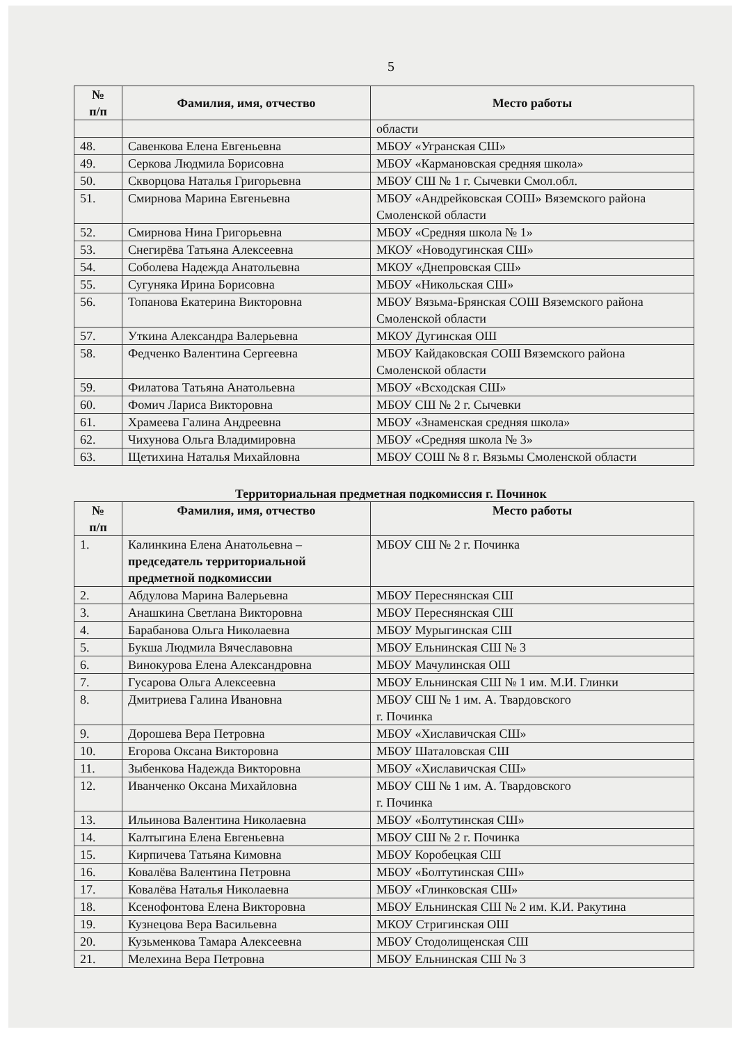5
| № п/п | Фамилия, имя, отчество | Место работы |
| --- | --- | --- |
| | | области |
| 48. | Савенкова Елена Евгеньевна | МБОУ «Угранская СШ» |
| 49. | Серкова Людмила Борисовна | МБОУ «Кармановская средняя школа» |
| 50. | Скворцова Наталья Григорьевна | МБОУ СШ № 1 г. Сычевки Смол.обл. |
| 51. | Смирнова Марина Евгеньевна | МБОУ «Андрейковская СОШ» Вяземского района Смоленской области |
| 52. | Смирнова Нина Григорьевна | МБОУ «Средняя школа № 1» |
| 53. | Снегирёва Татьяна Алексеевна | МКОУ «Новодугинская СШ» |
| 54. | Соболева Надежда Анатольевна | МКОУ «Днепровская СШ» |
| 55. | Сугуняка Ирина Борисовна | МБОУ «Никольская СШ» |
| 56. | Топанова Екатерина Викторовна | МБОУ Вязьма-Брянская СОШ Вяземского района Смоленской области |
| 57. | Уткина Александра Валерьевна | МКОУ Дугинская ОШ |
| 58. | Федченко Валентина Сергеевна | МБОУ Кайдаковская СОШ Вяземского района Смоленской области |
| 59. | Филатова Татьяна Анатольевна | МБОУ «Всходская СШ» |
| 60. | Фомич Лариса Викторовна | МБОУ СШ № 2 г. Сычевки |
| 61. | Храмеева Галина Андреевна | МБОУ «Знаменская средняя школа» |
| 62. | Чихунова Ольга Владимировна | МБОУ «Средняя школа № 3» |
| 63. | Щетихина Наталья Михайловна | МБОУ СОШ № 8 г. Вязьмы Смоленской области |
Территориальная предметная подкомиссия г. Починок
| № п/п | Фамилия, имя, отчество | Место работы |
| --- | --- | --- |
| 1. | Калинкина Елена Анатольевна – председатель территориальной предметной подкомиссии | МБОУ СШ № 2 г. Починка |
| 2. | Абдулова Марина Валерьевна | МБОУ Переснянская СШ |
| 3. | Анашкина Светлана Викторовна | МБОУ Переснянская СШ |
| 4. | Барабанова Ольга Николаевна | МБОУ Мурыгинская СШ |
| 5. | Букша Людмила Вячеславовна | МБОУ Ельнинская СШ № 3 |
| 6. | Винокурова Елена Александровна | МБОУ Мачулинская ОШ |
| 7. | Гусарова Ольга Алексеевна | МБОУ Ельнинская СШ № 1 им. М.И. Глинки |
| 8. | Дмитриева Галина Ивановна | МБОУ СШ № 1 им. А. Твардовского г. Починка |
| 9. | Дорошева Вера Петровна | МБОУ «Хиславичская СШ» |
| 10. | Егорова Оксана Викторовна | МБОУ Шаталовская СШ |
| 11. | Зыбенкова Надежда Викторовна | МБОУ «Хиславичская СШ» |
| 12. | Иванченко Оксана Михайловна | МБОУ СШ № 1 им. А. Твардовского г. Починка |
| 13. | Ильинова Валентина Николаевна | МБОУ «Болтутинская СШ» |
| 14. | Калтыгина Елена Евгеньевна | МБОУ СШ № 2 г. Починка |
| 15. | Кирпичева Татьяна Кимовна | МБОУ Коробецкая СШ |
| 16. | Ковалёва Валентина Петровна | МБОУ «Болтутинская СШ» |
| 17. | Ковалёва Наталья Николаевна | МБОУ «Глинковская СШ» |
| 18. | Ксенофонтова Елена Викторовна | МБОУ Ельнинская СШ № 2 им. К.И. Ракутина |
| 19. | Кузнецова Вера Васильевна | МКОУ Стригинская ОШ |
| 20. | Кузьменкова Тамара Алексеевна | МБОУ Стодолищенская СШ |
| 21. | Мелехина Вера Петровна | МБОУ Ельнинская СШ № 3 |